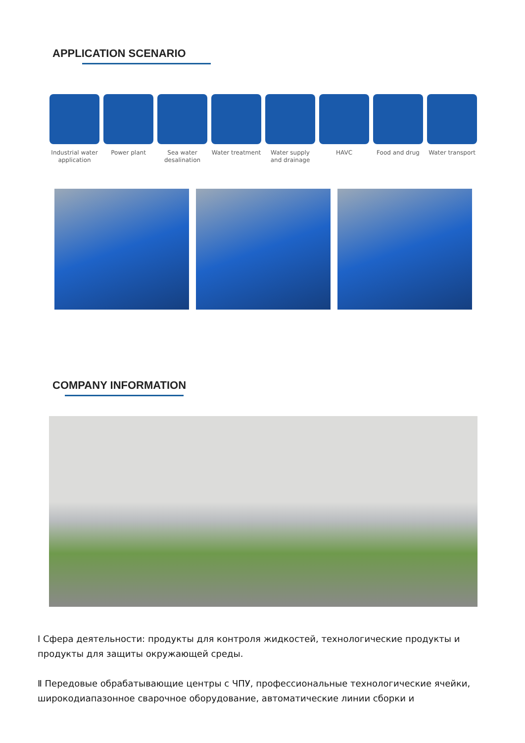APPLICATION SCENARIO
Industrial water application
Power plant
Sea water desalination
Water treatment
Water supply and drainage
HAVC Food and drug
Water transport
COMPANY INFORMATION
Ⅰ Сфера деятельности: продукты для контроля жидкостей, технологические продукты и продукты для защиты окружающей среды.
Ⅱ Передовые обрабатывающие центры с ЧПУ, профессиональные технологические ячейки, широкодиапазонное сварочное оборудование, автоматические линии сборки и